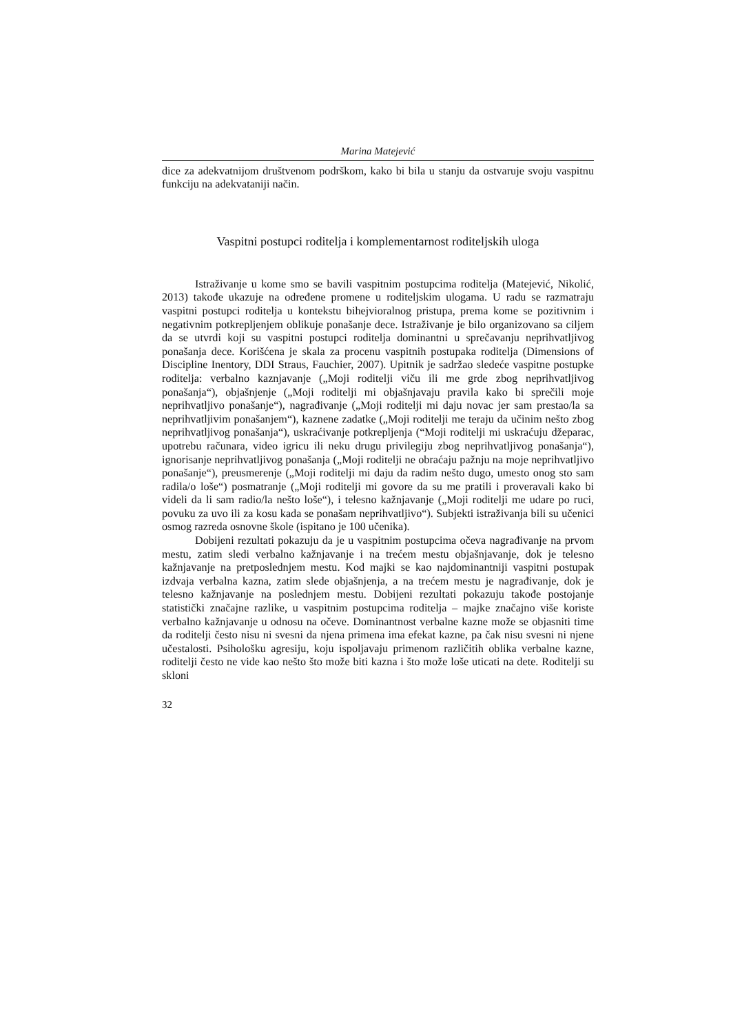Marina Matejević
dice za adekvatnijom društvenom podrškom, kako bi bila u stanju da ostvaruje svoju vaspitnu funkciju na adekvataniji način.
Vaspitni postupci roditelja i komplementarnost roditeljskih uloga
Istraživanje u kome smo se bavili vaspitnim postupcima roditelja (Matejević, Nikolić, 2013) takođe ukazuje na određene promene u roditeljskim ulogama. U radu se razmatraju vaspitni postupci roditelja u kontekstu bihejvioralnog pristupa, prema kome se pozitivnim i negativnim potkrepljenjem oblikuje ponašanje dece. Istraživanje je bilo organizovano sa ciljem da se utvrdi koji su vaspitni postupci roditelja dominantni u sprečavanju neprihvatljivog ponašanja dece. Korišćena je skala za procenu vaspitnih postupaka roditelja (Dimensions of Discipline Inentory, DDI Straus, Fauchier, 2007). Upitnik je sadržao sledeće vaspitne postupke roditelja: verbalno kaznjavanje („Moji roditelji viču ili me grde zbog neprihvatljivog ponašanja“), objašnjenje („Moji roditelji mi objašnjavaju pravila kako bi sprečili moje neprihvatljivo ponašanje“), nagrađivanje („Moji roditelji mi daju novac jer sam prestao/la sa neprihvatljivim ponašanjem“), kaznene zadatke („Moji roditelji me teraju da učinim nešto zbog neprihvatljivog ponašanja“), uskraćivanje potkrepljenja (“Moji roditelji mi uskraćuju džeparac, upotrebu računara, video igricu ili neku drugu privilegiju zbog neprihvatljivog ponašanja“), ignorisanje neprihvatljivog ponašanja („Moji roditelji ne obraćaju pažnju na moje neprihvatljivo ponašanje“), preusmerenje („Moji roditelji mi daju da radim nešto dugo, umesto onog sto sam radila/o loše“) posmatranje („Moji roditelji mi govore da su me pratili i proveravali kako bi videli da li sam radio/la nešto loše“), i telesno kažnjavanje („Moji roditelji me udare po ruci, povuku za uvo ili za kosu kada se ponašam neprihvatljivo“). Subjekti istraživanja bili su učenici osmog razreda osnovne škole (ispitano je 100 učenika).
Dobijeni rezultati pokazuju da je u vaspitnim postupcima očeva nagrađivanje na prvom mestu, zatim sledi verbalno kažnjavanje i na trećem mestu objašnjavanje, dok je telesno kažnjavanje na pretposlednjem mestu. Kod majki se kao najdominantniji vaspitni postupak izdvaja verbalna kazna, zatim slede objašnjenja, a na trećem mestu je nagrađivanje, dok je telesno kažnjavanje na poslednjem mestu. Dobijeni rezultati pokazuju takođe postojanje statistički značajne razlike, u vaspitnim postupcima roditelja – majke značajno više koriste verbalno kažnjavanje u odnosu na očeve. Dominantnost verbalne kazne može se objasniti time da roditelji često nisu ni svesni da njena primena ima efekat kazne, pa čak nisu svesni ni njene učestalosti. Psihološku agresiju, koju ispoljavaju primenom različitih oblika verbalne kazne, roditelji često ne vide kao nešto što može biti kazna i što može loše uticati na dete. Roditelji su skloni
32